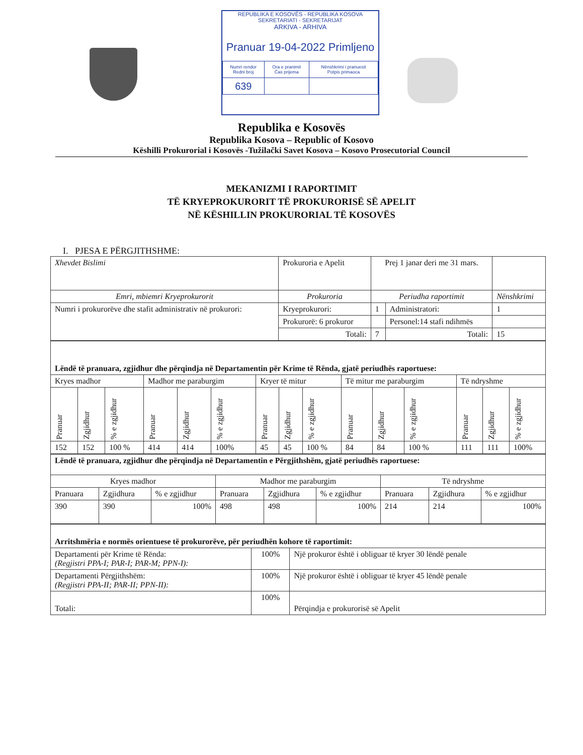REPUBLIKA E KOSOVËS - REPUBLIKA KOSOVA
SEKRETARIATI - SEKRETARIJAT
ARKIVA - ARHIVA
Pranuar 19-04-2022 Primljeno
| Numri rendor Redni broj | Ora e pranimit Čas prijema | Nënshkrimi i pranuesit Potpis primaoca |
| 639 | | |
Republika e Kosovës
Republika Kosova – Republic of Kosovo
Këshilli Prokurorial i Kosovës -Tužilački Savet Kosova – Kosovo Prosecutorial Council
MEKANIZMI I RAPORTIMIT
TË KRYEPROKURORIT TË PROKURORISË SË APELIT
NË KËSHILLIN PROKURORIAL TË KOSOVËS
I. PJESA E PËRGJITHSHME:
| Xhevdet Bislimi | Prokuroria e Apelit | Prej 1 janar deri me 31 mars. | | |
| Emri, mbiemri Kryeprokurorit | Prokuroria | Periudha raportimit | | Nënshkrimi |
| Numri i prokurorëve dhe stafit administrativ në prokurori: | Kryeprokurori: | 1 | Administratori: | 1 |
| | Prokurorë: 6 prokuror | | Personel:14 stafi ndihmës | |
| | Totali: | 7 | Totali: | 15 |
| Lëndë të pranuara, zgjidhur dhe përqindja në Departamentin për Krime të Rënda, gjatë periudhës raportuese: | | | | | | | | | | | | | | |
| Kryes madhor | | | Madhor me paraburgim | | | Kryer të mitur | | | Të mitur me paraburgim | | | Të ndryshme | | |
| Pranuar | Zgjidhur | % e zgjidhur | Pranuar | Zgjidhur | % e zgjidhur | Pranuar | Zgjidhur | % e zgjidhur | Pranuar | Zgjidhur | % e zgjidhur | Pranuar | Zgjidhur | % e zgjidhur |
| 152 | 152 | 100 % | 414 | 414 | 100% | 45 | 45 | 100 % | 84 | 84 | 100 % | 111 | 111 | 100% |
| Lëndë të pranuara, zgjidhur dhe përqindja në Departamentin e Përgjithshëm, gjatë periudhës raportuese: | | | | | | | | |
| Kryes madhor | | | Madhor me paraburgim | | | Të ndryshme | | |
| Pranuara | Zgjidhura | % e zgjidhur | Pranuara | Zgjidhura | % e zgjidhur | Pranuara | Zgjidhura | % e zgjidhur |
| 390 | 390 | 100% | 498 | 498 | 100% | 214 | 214 | 100% |
| Arritshmëria e normës orientuese të prokurorëve, për periudhën kohore të raportimit: | | |
| Departamenti për Krime të Rënda: (Regjistri PPA-I; PAR-I; PAR-M; PPN-I): | 100% | Një prokuror është i obliguar të kryer 30 lëndë penale |
| Departamenti Përgjithshëm: (Regjistri PPA-II; PAR-II; PPN-II): | 100% | Një prokuror është i obliguar të kryer 45 lëndë penale |
| Totali: | 100% | Përqindja e prokurorisë së Apelit |